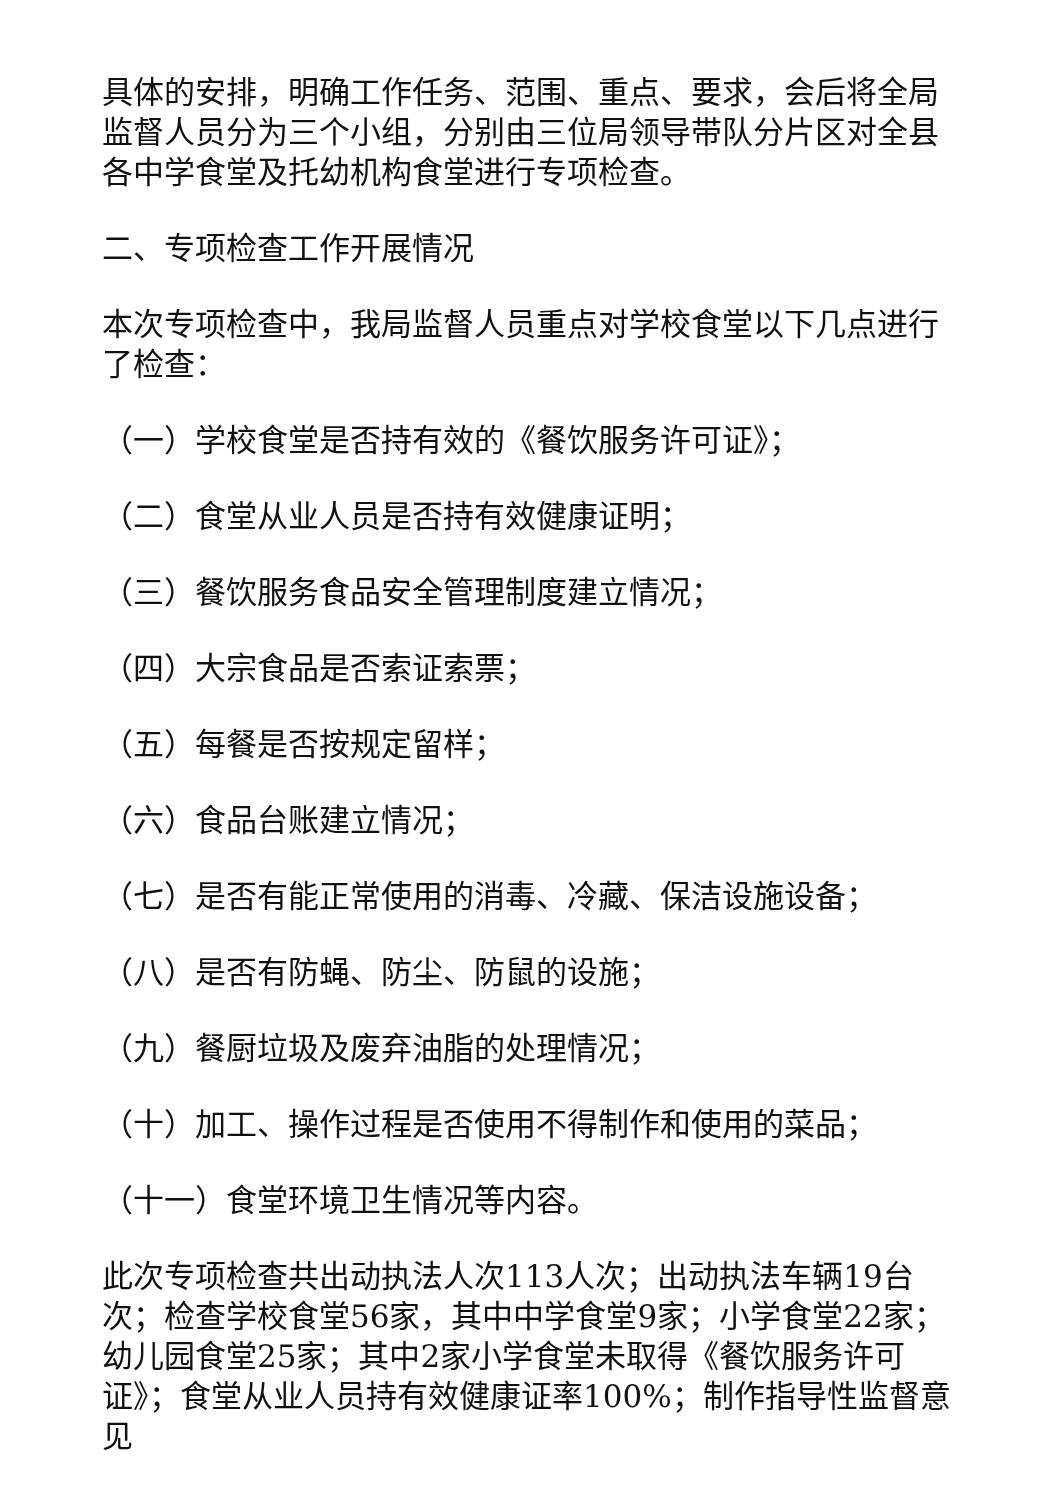具体的安排，明确工作任务、范围、重点、要求，会后将全局监督人员分为三个小组，分别由三位局领导带队分片区对全县各中学食堂及托幼机构食堂进行专项检查。
二、专项检查工作开展情况
本次专项检查中，我局监督人员重点对学校食堂以下几点进行了检查：
（一）学校食堂是否持有效的《餐饮服务许可证》；
（二）食堂从业人员是否持有效健康证明；
（三）餐饮服务食品安全管理制度建立情况；
（四）大宗食品是否索证索票；
（五）每餐是否按规定留样；
（六）食品台账建立情况；
（七）是否有能正常使用的消毒、冷藏、保洁设施设备；
（八）是否有防蝇、防尘、防鼠的设施；
（九）餐厨垃圾及废弃油脂的处理情况；
（十）加工、操作过程是否使用不得制作和使用的菜品；
（十一）食堂环境卫生情况等内容。
此次专项检查共出动执法人次113人次；出动执法车辆19台次；检查学校食堂56家，其中中学食堂9家；小学食堂22家；幼儿园食堂25家；其中2家小学食堂未取得《餐饮服务许可证》；食堂从业人员持有效健康证率100%；制作指导性监督意见